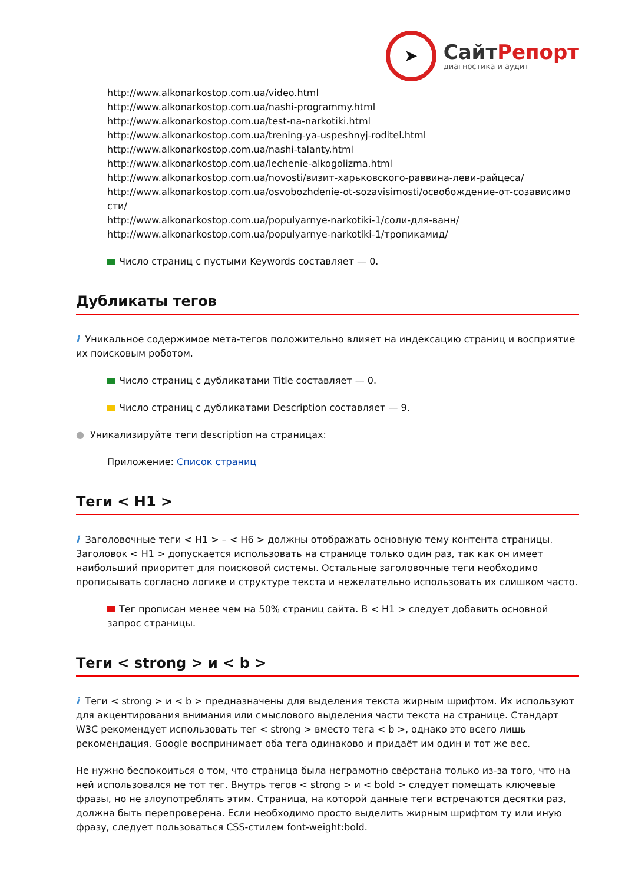➤
СайтРепорт
диагностика и аудит
http://www.alkonarkostop.com.ua/video.html
http://www.alkonarkostop.com.ua/nashi-programmy.html
http://www.alkonarkostop.com.ua/test-na-narkotiki.html
http://www.alkonarkostop.com.ua/trening-ya-uspeshnyj-roditel.html
http://www.alkonarkostop.com.ua/nashi-talanty.html
http://www.alkonarkostop.com.ua/lechenie-alkogolizma.html
http://www.alkonarkostop.com.ua/novosti/визит-харьковского-раввина-леви-райцеса/
http://www.alkonarkostop.com.ua/osvobozhdenie-ot-sozavisimosti/освобождение-от-созависимо сти/
http://www.alkonarkostop.com.ua/populyarnye-narkotiki-1/соли-для-ванн/
http://www.alkonarkostop.com.ua/populyarnye-narkotiki-1/тропикамид/
Число страниц с пустыми Keywords составляет — 0.
Дубликаты тегов
i Уникальное содержимое мета-тегов положительно влияет на индексацию страниц и восприятие их поисковым роботом.
Число страниц с дубликатами Title составляет — 0.
Число страниц с дубликатами Description составляет — 9.
● Уникализируйте теги description на страницах:
Приложение: Список страниц
Теги < H1 >
i Заголовочные теги < H1 > – < H6 > должны отображать основную тему контента страницы. Заголовок < H1 > допускается использовать на странице только один раз, так как он имеет наибольший приоритет для поисковой системы. Остальные заголовочные теги необходимо прописывать согласно логике и структуре текста и нежелательно использовать их слишком часто.
Тег прописан менее чем на 50% страниц сайта. В < H1 > следует добавить основной запрос страницы.
Теги < strong > и < b >
i Теги < strong > и < b > предназначены для выделения текста жирным шрифтом. Их используют для акцентирования внимания или смыслового выделения части текста на странице. Стандарт W3C рекомендует использовать тег < strong > вместо тега < b >, однако это всего лишь рекомендация. Google воспринимает оба тега одинаково и придаёт им один и тот же вес.
Не нужно беспокоиться о том, что страница была неграмотно свёрстана только из-за того, что на ней использовался не тот тег. Внутрь тегов < strong > и < bold > следует помещать ключевые фразы, но не злоупотреблять этим. Страница, на которой данные теги встречаются десятки раз, должна быть перепроверена. Если необходимо просто выделить жирным шрифтом ту или иную фразу, следует пользоваться CSS-стилем font-weight:bold.